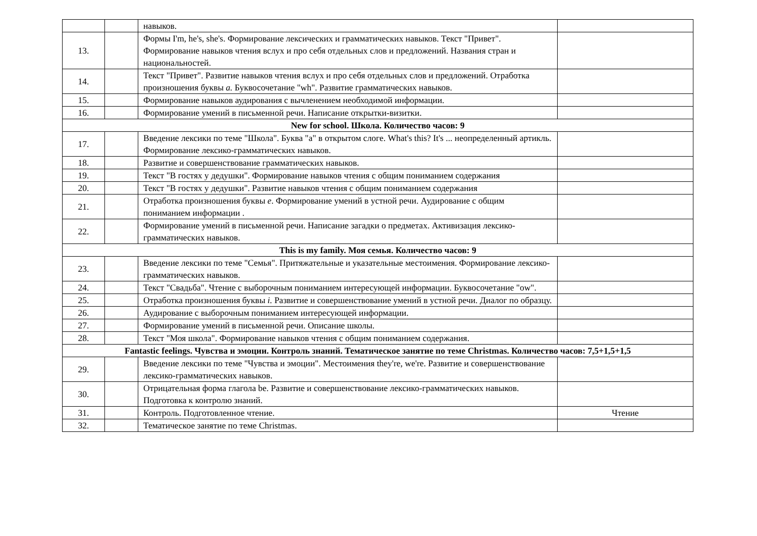| | | навыков. | |
| 13. | | Формы I'm, he's, she's. Формирование лексических и грамматических навыков. Текст "Привет". Формирование навыков чтения вслух и про себя отдельных слов и предложений. Названия стран и национальностей. | |
| 14. | | Текст "Привет". Развитие навыков чтения вслух и про себя отдельных слов и предложений. Отработка произношения буквы a. Буквосочетание "wh". Развитие грамматических навыков. | |
| 15. | | Формирование навыков аудирования с вычленением необходимой информации. | |
| 16. | | Формирование умений в письменной речи. Написание открытки-визитки. | |
| New for school. Школа. Количество часов: 9 | | | |
| 17. | | Введение лексики по теме "Школа". Буква "a" в открытом слоге. What's this? It's ... неопределенный артикль. Формирование лексико-грамматических навыков. | |
| 18. | | Развитие и совершенствование грамматических навыков. | |
| 19. | | Текст "В гостях у дедушки". Формирование навыков чтения с общим пониманием содержания | |
| 20. | | Текст "В гостях у дедушки". Развитие навыков чтения с общим пониманием содержания | |
| 21. | | Отработка произношения буквы e . Формирование умений в устной речи. Аудирование с общим пониманием информации . | |
| 22. | | Формирование умений в письменной речи. Написание загадки о предметах. Активизация лексико-грамматических навыков. | |
| This is my family. Моя семья. Количество часов: 9 | | | |
| 23. | | Введение лексики по теме "Семья". Притяжательные и указательные местоимения. Формирование лексико-грамматических навыков. | |
| 24. | | Текст "Свадьба". Чтение с выборочным пониманием интересующей информации. Буквосочетание "ow". | |
| 25. | | Отработка произношения буквы i. Развитие и совершенствование умений в устной речи. Диалог по образцу. | |
| 26. | | Аудирование с выборочным пониманием интересующей информации. | |
| 27. | | Формирование умений в письменной речи. Описание школы. | |
| 28. | | Текст "Моя школа". Формирование навыков чтения с общим пониманием содержания. | |
| Fantastic feelings. Чувства и эмоции. Контроль знаний. Тематическое занятие по теме Christmas. Количество часов: 7,5+1,5+1,5 | | | |
| 29. | | Введение лексики по теме "Чувства и эмоции". Местоимения they're, we're. Развитие и совершенствование лексико-грамматических навыков. | |
| 30. | | Отрицательная форма глагола be. Развитие и совершенствование лексико-грамматических навыков. Подготовка к контролю знаний. | |
| 31. | | Контроль. Подготовленное чтение. | Чтение |
| 32. | | Тематическое занятие по теме Christmas. | |